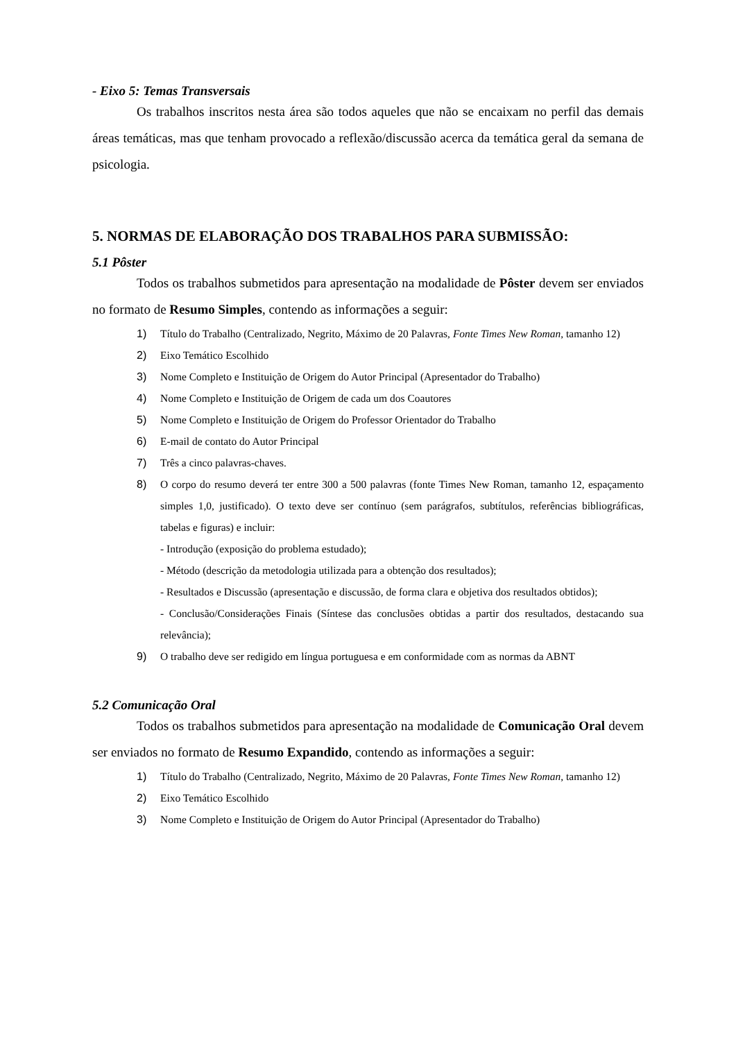- Eixo 5: Temas Transversais
Os trabalhos inscritos nesta área são todos aqueles que não se encaixam no perfil das demais áreas temáticas, mas que tenham provocado a reflexão/discussão acerca da temática geral da semana de psicologia.
5. NORMAS DE ELABORAÇÃO DOS TRABALHOS PARA SUBMISSÃO:
5.1 Pôster
Todos os trabalhos submetidos para apresentação na modalidade de Pôster devem ser enviados no formato de Resumo Simples, contendo as informações a seguir:
1) Título do Trabalho (Centralizado, Negrito, Máximo de 20 Palavras, Fonte Times New Roman, tamanho 12)
2) Eixo Temático Escolhido
3) Nome Completo e Instituição de Origem do Autor Principal (Apresentador do Trabalho)
4) Nome Completo e Instituição de Origem de cada um dos Coautores
5) Nome Completo e Instituição de Origem do Professor Orientador do Trabalho
6) E-mail de contato do Autor Principal
7) Três a cinco palavras-chaves.
8) O corpo do resumo deverá ter entre 300 a 500 palavras (fonte Times New Roman, tamanho 12, espaçamento simples 1,0, justificado). O texto deve ser contínuo (sem parágrafos, subtítulos, referências bibliográficas, tabelas e figuras) e incluir:
- Introdução (exposição do problema estudado);
- Método (descrição da metodologia utilizada para a obtenção dos resultados);
- Resultados e Discussão (apresentação e discussão, de forma clara e objetiva dos resultados obtidos);
- Conclusão/Considerações Finais (Síntese das conclusões obtidas a partir dos resultados, destacando sua relevância);
9) O trabalho deve ser redigido em língua portuguesa e em conformidade com as normas da ABNT
5.2 Comunicação Oral
Todos os trabalhos submetidos para apresentação na modalidade de Comunicação Oral devem ser enviados no formato de Resumo Expandido, contendo as informações a seguir:
1) Título do Trabalho (Centralizado, Negrito, Máximo de 20 Palavras, Fonte Times New Roman, tamanho 12)
2) Eixo Temático Escolhido
3) Nome Completo e Instituição de Origem do Autor Principal (Apresentador do Trabalho)